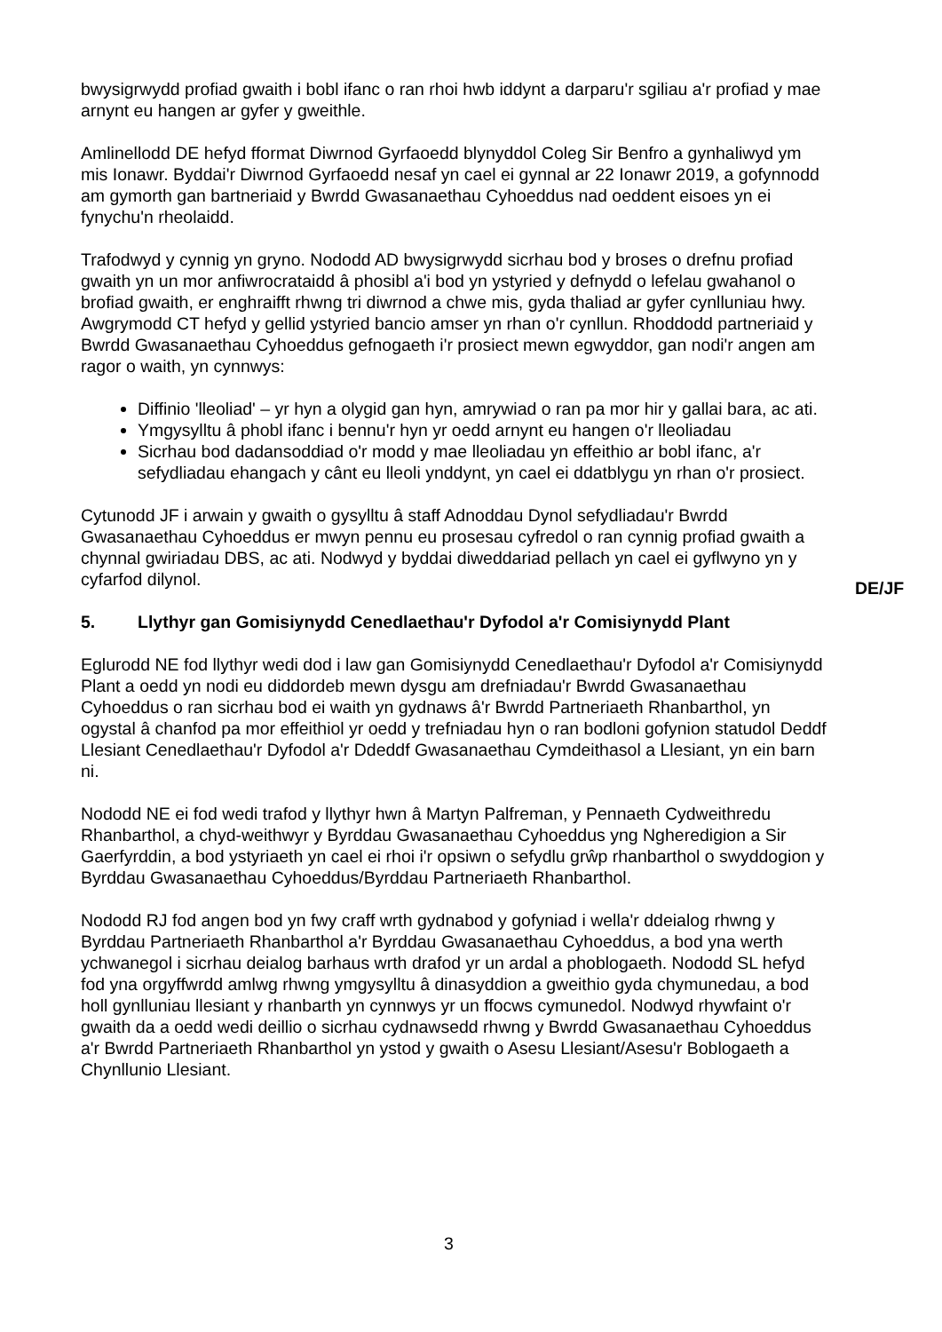bwysigrwydd profiad gwaith i bobl ifanc o ran rhoi hwb iddynt a darparu'r sgiliau a'r profiad y mae arnynt eu hangen ar gyfer y gweithle.
Amlinellodd DE hefyd fformat Diwrnod Gyrfaoedd blynyddol Coleg Sir Benfro a gynhaliwyd ym mis Ionawr. Byddai'r Diwrnod Gyrfaoedd nesaf yn cael ei gynnal ar 22 Ionawr 2019, a gofynnodd am gymorth gan bartneriaid y Bwrdd Gwasanaethau Cyhoeddus nad oeddent eisoes yn ei fynychu'n rheolaidd.
Trafodwyd y cynnig yn gryno. Nododd AD bwysigrwydd sicrhau bod y broses o drefnu profiad gwaith yn un mor anfiwrocrataidd â phosibl a'i bod yn ystyried y defnydd o lefelau gwahanol o brofiad gwaith, er enghraifft rhwng tri diwrnod a chwe mis, gyda thaliad ar gyfer cynlluniau hwy. Awgrymodd CT hefyd y gellid ystyried bancio amser yn rhan o'r cynllun. Rhoddodd partneriaid y Bwrdd Gwasanaethau Cyhoeddus gefnogaeth i'r prosiect mewn egwyddor, gan nodi'r angen am ragor o waith, yn cynnwys:
Diffinio 'lleoliad' – yr hyn a olygid gan hyn, amrywiad o ran pa mor hir y gallai bara, ac ati.
Ymgysylltu â phobl ifanc i bennu'r hyn yr oedd arnynt eu hangen o'r lleoliadau
Sicrhau bod dadansoddiad o'r modd y mae lleoliadau yn effeithio ar bobl ifanc, a'r sefydliadau ehangach y cânt eu lleoli ynddynt, yn cael ei ddatblygu yn rhan o'r prosiect.
Cytunodd JF i arwain y gwaith o gysylltu â staff Adnoddau Dynol sefydliadau'r Bwrdd Gwasanaethau Cyhoeddus er mwyn pennu eu prosesau cyfredol o ran cynnig profiad gwaith a chynnal gwiriadau DBS, ac ati. Nodwyd y byddai diweddariad pellach yn cael ei gyflwyno yn y cyfarfod dilynol.
5. Llythyr gan Gomisiynydd Cenedlaethau'r Dyfodol a'r Comisiynydd Plant
Eglurodd NE fod llythyr wedi dod i law gan Gomisiynydd Cenedlaethau'r Dyfodol a'r Comisiynydd Plant a oedd yn nodi eu diddordeb mewn dysgu am drefniadau'r Bwrdd Gwasanaethau Cyhoeddus o ran sicrhau bod ei waith yn gydnaws â'r Bwrdd Partneriaeth Rhanbarthol, yn ogystal â chanfod pa mor effeithiol yr oedd y trefniadau hyn o ran bodloni gofynion statudol Deddf Llesiant Cenedlaethau'r Dyfodol a'r Ddeddf Gwasanaethau Cymdeithasol a Llesiant, yn ein barn ni.
Nododd NE ei fod wedi trafod y llythyr hwn â Martyn Palfreman, y Pennaeth Cydweithredu Rhanbarthol, a chyd-weithwyr y Byrddau Gwasanaethau Cyhoeddus yng Ngheredigion a Sir Gaerfyrddin, a bod ystyriaeth yn cael ei rhoi i'r opsiwn o sefydlu grŵp rhanbarthol o swyddogion y Byrddau Gwasanaethau Cyhoeddus/Byrddau Partneriaeth Rhanbarthol.
Nododd RJ fod angen bod yn fwy craff wrth gydnabod y gofyniad i wella'r ddeialog rhwng y Byrddau Partneriaeth Rhanbarthol a'r Byrddau Gwasanaethau Cyhoeddus, a bod yna werth ychwanegol i sicrhau deialog barhaus wrth drafod yr un ardal a phoblogaeth. Nododd SL hefyd fod yna orgyffwrdd amlwg rhwng ymgysylltu â dinasyddion a gweithio gyda chymunedau, a bod holl gynlluniau llesiant y rhanbarth yn cynnwys yr un ffocws cymunedol. Nodwyd rhywfaint o'r gwaith da a oedd wedi deillio o sicrhau cydnawsedd rhwng y Bwrdd Gwasanaethau Cyhoeddus a'r Bwrdd Partneriaeth Rhanbarthol yn ystod y gwaith o Asesu Llesiant/Asesu'r Boblogaeth a Chynllunio Llesiant.
DE/JF
3